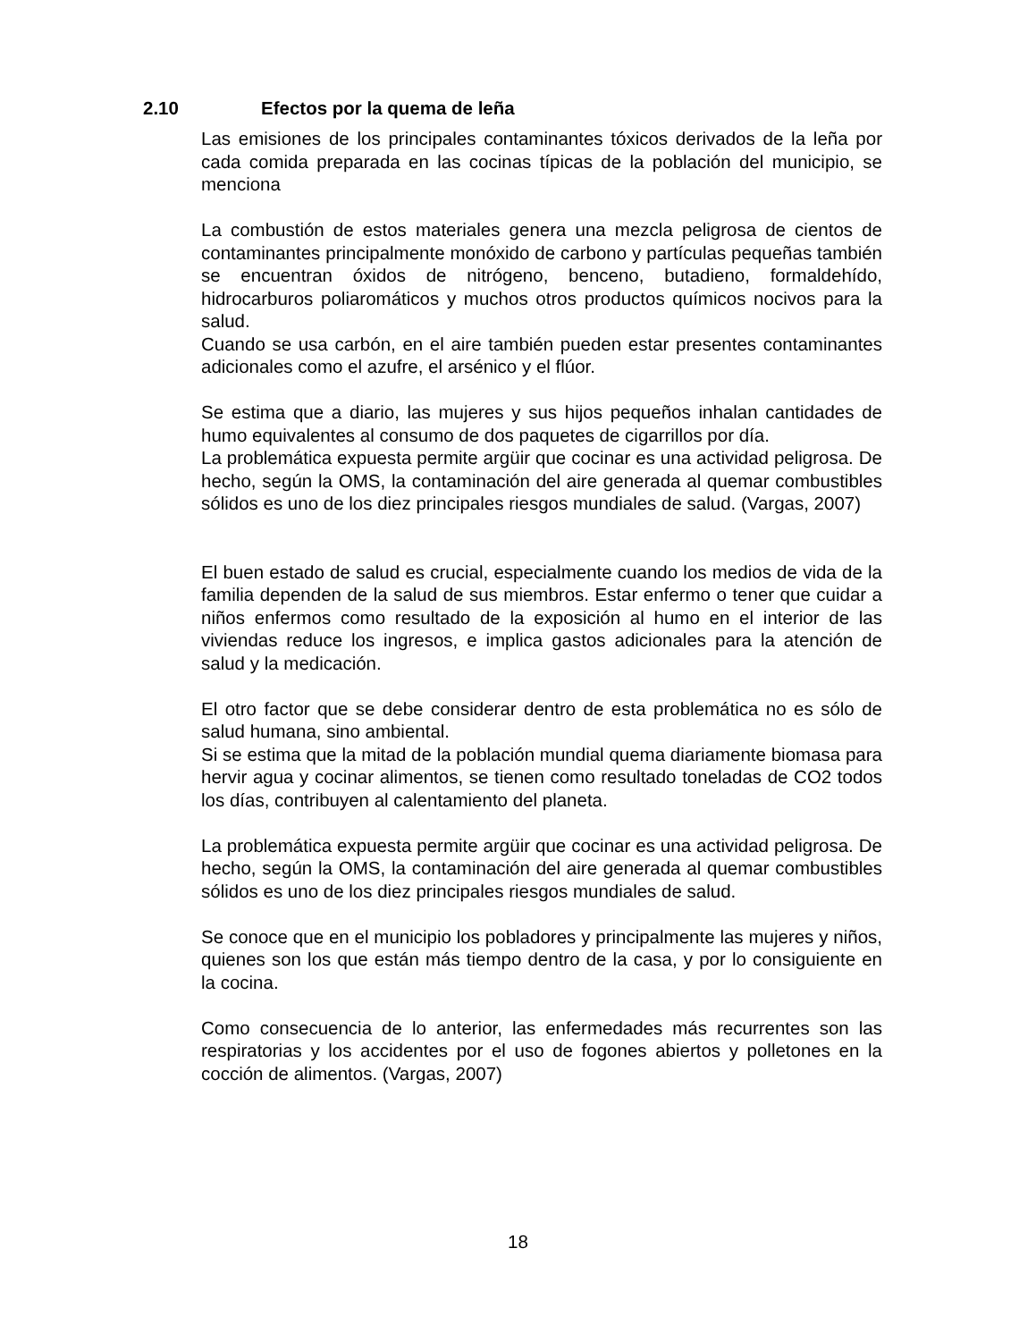2.10 Efectos por la quema de leña
Las emisiones de los principales contaminantes tóxicos derivados de la leña por cada comida preparada en las cocinas típicas de la población del municipio, se menciona
La combustión de estos materiales genera una mezcla peligrosa de cientos de contaminantes principalmente monóxido de carbono y partículas pequeñas también se encuentran óxidos de nitrógeno, benceno, butadieno, formaldehído, hidrocarburos poliaromáticos y muchos otros productos químicos nocivos para la salud.
Cuando se usa carbón, en el aire también pueden estar presentes contaminantes adicionales como el azufre, el arsénico y el flúor.
Se estima que a diario, las mujeres y sus hijos pequeños inhalan cantidades de humo equivalentes al consumo de dos paquetes de cigarrillos por día.
La problemática expuesta permite argüir que cocinar es una actividad peligrosa. De hecho, según la OMS, la contaminación del aire generada al quemar combustibles sólidos es uno de los diez principales riesgos mundiales de salud. (Vargas, 2007)
El buen estado de salud es crucial, especialmente cuando los medios de vida de la familia dependen de la salud de sus miembros. Estar enfermo o tener que cuidar a niños enfermos como resultado de la exposición al humo en el interior de las viviendas reduce los ingresos, e implica gastos adicionales para la atención de salud y la medicación.
El otro factor que se debe considerar dentro de esta problemática no es sólo de salud humana, sino ambiental.
Si se estima que la mitad de la población mundial quema diariamente biomasa para hervir agua y cocinar alimentos, se tienen como resultado toneladas de CO2 todos los días, contribuyen al calentamiento del planeta.
La problemática expuesta permite argüir que cocinar es una actividad peligrosa. De hecho, según la OMS, la contaminación del aire generada al quemar combustibles sólidos es uno de los diez principales riesgos mundiales de salud.
Se conoce que en el municipio los pobladores y principalmente las mujeres y niños, quienes son los que están más tiempo dentro de la casa, y por lo consiguiente en la cocina.
Como consecuencia de lo anterior, las enfermedades más recurrentes son las respiratorias y los accidentes por el uso de fogones abiertos y polletones en la cocción de alimentos. (Vargas, 2007)
18